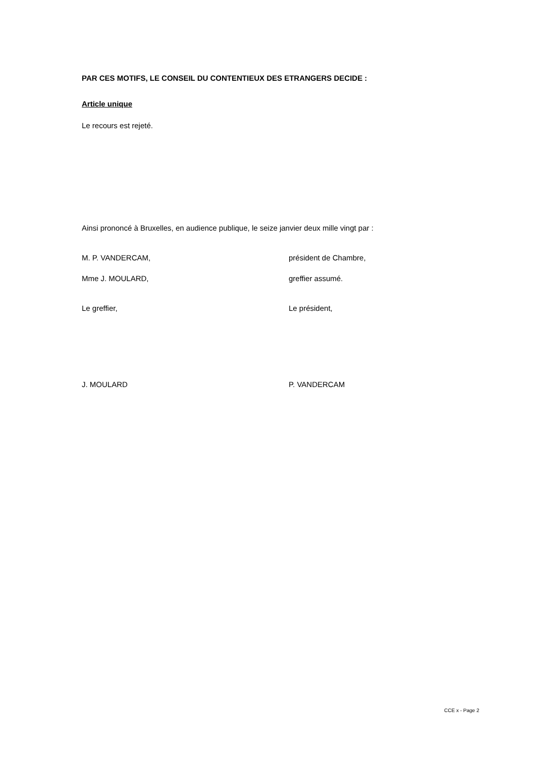PAR CES MOTIFS, LE CONSEIL DU CONTENTIEUX DES ETRANGERS DECIDE :
Article unique
Le recours est rejeté.
Ainsi prononcé à Bruxelles, en audience publique, le seize janvier deux mille vingt par :
M. P. VANDERCAM, président de Chambre,
Mme J. MOULARD, greffier assumé.
Le greffier, Le président,
J. MOULARD P. VANDERCAM
CCE x - Page 2